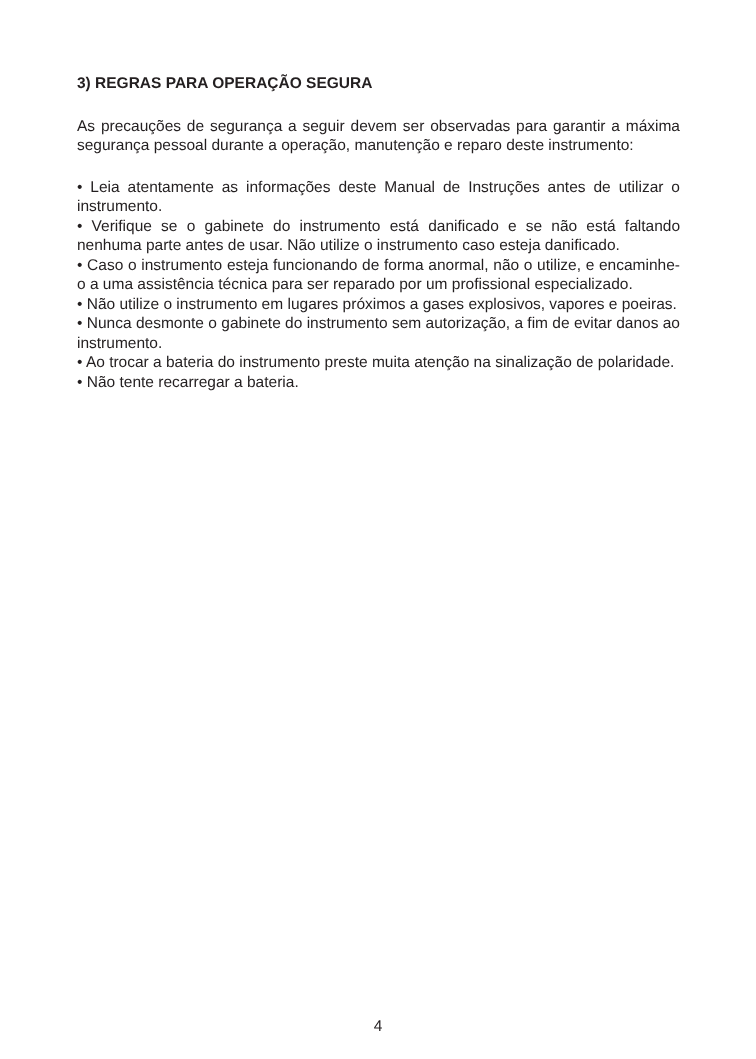3) REGRAS PARA OPERAÇÃO SEGURA
As precauções de segurança a seguir devem ser observadas para garantir a máxima segurança pessoal durante a operação, manutenção e reparo deste instrumento:
• Leia atentamente as informações deste Manual de Instruções antes de utilizar o instrumento.
• Verifique se o gabinete do instrumento está danificado e se não está faltando nenhuma parte antes de usar. Não utilize o instrumento caso esteja danificado.
• Caso o instrumento esteja funcionando de forma anormal, não o utilize, e encaminhe-o a uma assistência técnica para ser reparado por um profissional especializado.
• Não utilize o instrumento em lugares próximos a gases explosivos, vapores e poeiras.
• Nunca desmonte o gabinete do instrumento sem autorização, a fim de evitar danos ao instrumento.
• Ao trocar a bateria do instrumento preste muita atenção na sinalização de polaridade.
• Não tente recarregar a bateria.
4